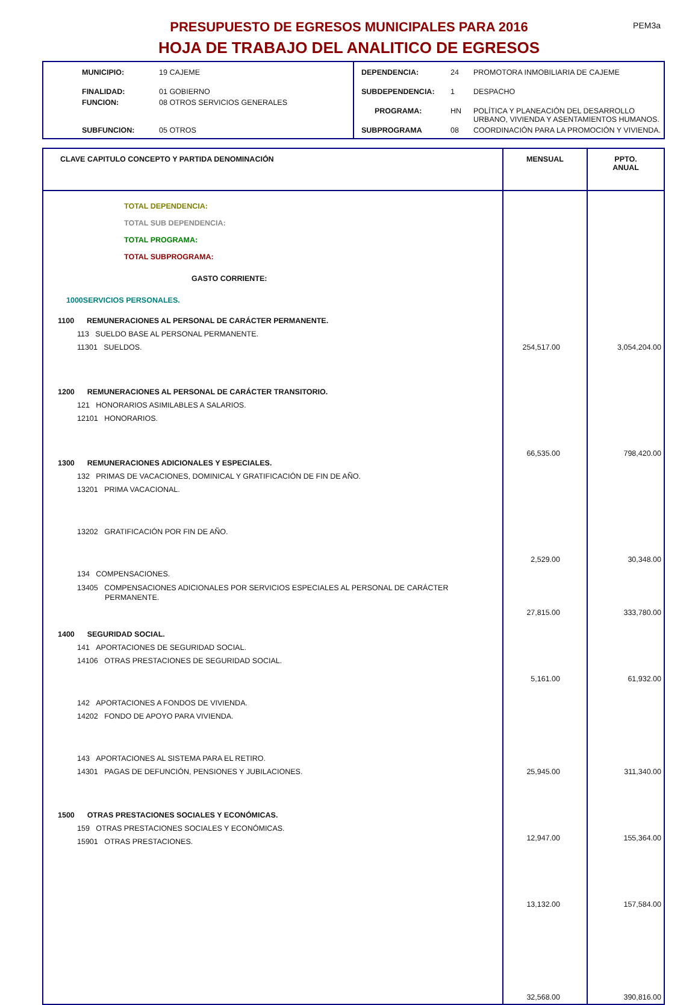PRESUPUESTO DE EGRESOS MUNICIPALES PARA 2016
HOJA DE TRABAJO DEL ANALITICO DE EGRESOS
PEM3a
| MUNICIPIO: | 19 CAJEME |
| FINALIDAD: | 01 GOBIERNO |
| FUNCION: | 08 OTROS SERVICIOS GENERALES |
| SUBFUNCION: | 05 OTROS |
| DEPENDENCIA: | 24 | PROMOTORA INMOBILIARIA DE CAJEME |
| SUBDEPENDENCIA: | 1 | DESPACHO |
| PROGRAMA: | HN | POLÍTICA Y PLANEACIÓN DEL DESARROLLO URBANO, VIVIENDA Y ASENTAMIENTOS HUMANOS. |
| SUBPROGRAMA | 08 | COORDINACIÓN PARA LA PROMOCIÓN Y VIVIENDA. |
| CLAVE CAPITULO CONCEPTO Y PARTIDA DENOMINACIÓN | MENSUAL | PPTO. ANUAL |
| --- | --- | --- |
| TOTAL DEPENDENCIA: TOTAL SUB DEPENDENCIA: TOTAL PROGRAMA: TOTAL SUBPROGRAMA: GASTO CORRIENTE: 1000SERVICIOS PERSONALES. 1100 REMUNERACIONES AL PERSONAL DE CARÁCTER PERMANENTE. 113 SUELDO BASE AL PERSONAL PERMANENTE. 11301 SUELDOS. 1200 REMUNERACIONES AL PERSONAL DE CARÁCTER TRANSITORIO. 121 HONORARIOS ASIMILABLES A SALARIOS. 12101 HONORARIOS. 1300 REMUNERACIONES ADICIONALES Y ESPECIALES. 132 PRIMAS DE VACACIONES, DOMINICAL Y GRATIFICACIÓN DE FIN DE AÑO. 13201 PRIMA VACACIONAL. 13202 GRATIFICACIÓN POR FIN DE AÑO. 134 COMPENSACIONES. 13405 COMPENSACIONES ADICIONALES POR SERVICIOS ESPECIALES AL PERSONAL DE CARÁCTER PERMANENTE. 1400 SEGURIDAD SOCIAL. 141 APORTACIONES DE SEGURIDAD SOCIAL. 14106 OTRAS PRESTACIONES DE SEGURIDAD SOCIAL. 142 APORTACIONES A FONDOS DE VIVIENDA. 14202 FONDO DE APOYO PARA VIVIENDA. 143 APORTACIONES AL SISTEMA PARA EL RETIRO. 14301 PAGAS DE DEFUNCIÓN, PENSIONES Y JUBILACIONES. 1500 OTRAS PRESTACIONES SOCIALES Y ECONÓMICAS. 159 OTRAS PRESTACIONES SOCIALES Y ECONÓMICAS. 15901 OTRAS PRESTACIONES. | 254,517.00 66,535.00 2,529.00 27,815.00 5,161.00 25,945.00 12,947.00 13,132.00 32,568.00 | 3,054,204.00 798,420.00 30,348.00 333,780.00 61,932.00 311,340.00 155,364.00 157,584.00 390,816.00 |